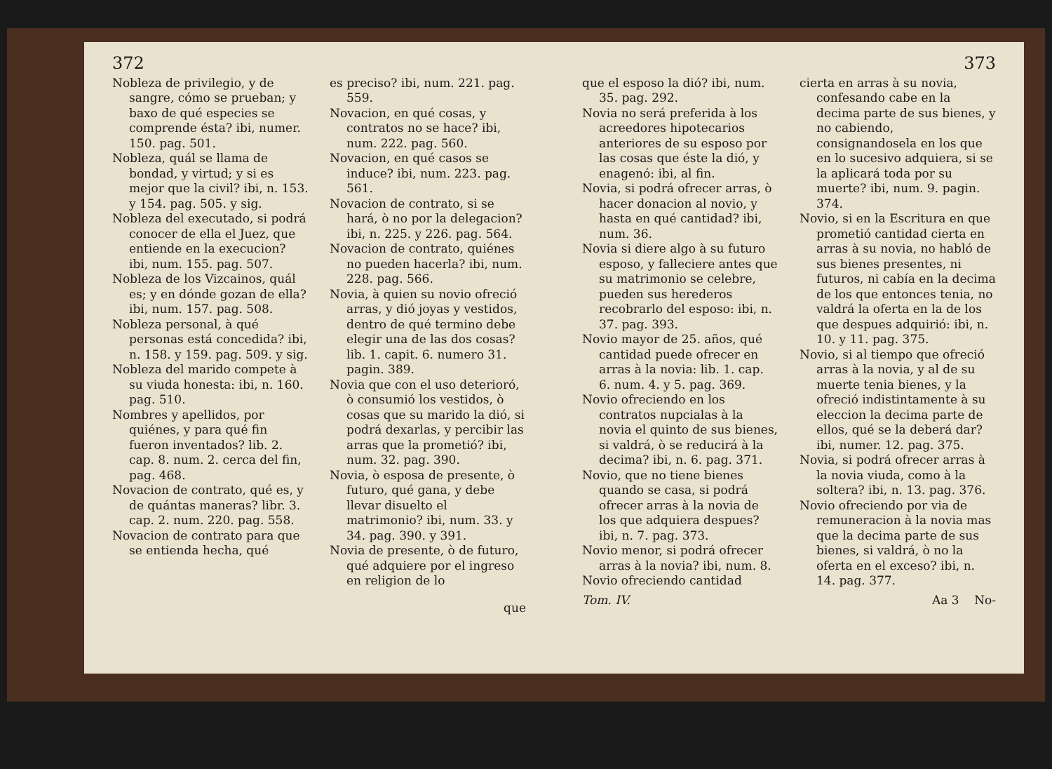372
Nobleza de privilegio, y de sangre, cómo se prueban; y baxo de qué especies se comprende ésta? ibi, numer. 150. pag. 501.
Nobleza, quál se llama de bondad, y virtud; y si es mejor que la civil? ibi, n. 153. y 154. pag. 505. y sig.
Nobleza del executado, si podrá conocer de ella el Juez, que entiende en la execucion? ibi, num. 155. pag. 507.
Nobleza de los Vizcainos, quál es; y en dónde gozan de ella? ibi, num. 157. pag. 508.
Nobleza personal, à qué personas está concedida? ibi, n. 158. y 159. pag. 509. y sig.
Nobleza del marido compete à su viuda honesta: ibi, n. 160. pag. 510.
Nombres y apellidos, por quiénes, y para qué fin fueron inventados? lib. 2. cap. 8. num. 2. cerca del fin, pag. 468.
Novacion de contrato, qué es, y de quántas maneras? libr. 3. cap. 2. num. 220. pag. 558.
Novacion de contrato para que se entienda hecha, qué
es preciso? ibi, num. 221. pag. 559.
Novacion, en qué cosas, y contratos no se hace? ibi, num. 222. pag. 560.
Novacion, en qué casos se induce? ibi, num. 223. pag. 561.
Novacion de contrato, si se hará, ò no por la delegacion? ibi, n. 225. y 226. pag. 564.
Novacion de contrato, quiénes no pueden hacerla? ibi, num. 228. pag. 566.
Novia, à quien su novio ofreció arras, y dió joyas y vestidos, dentro de qué termino debe elegir una de las dos cosas? lib. 1. capit. 6. numero 31. pagin. 389.
Novia que con el uso deterioró, ò consumió los vestidos, ò cosas que su marido la dió, si podrá dexarlas, y percibir las arras que la prometió? ibi, num. 32. pag. 390.
Novia, ò esposa de presente, ò futuro, qué gana, y debe llevar disuelto el matrimonio? ibi, num. 33. y 34. pag. 390. y 391.
Novia de presente, ò de futuro, qué adquiere por el ingreso en religion de lo
que
373
que el esposo la dió? ibi, num. 35. pag. 292.
Novia no será preferida à los acreedores hipotecarios anteriores de su esposo por las cosas que éste la dió, y enagenó: ibi, al fin.
Novia, si podrá ofrecer arras, ò hacer donacion al novio, y hasta en qué cantidad? ibi, num. 36.
Novia si diere algo à su futuro esposo, y falleciere antes que su matrimonio se celebre, pueden sus herederos recobrarlo del esposo: ibi, n. 37. pag. 393.
Novio mayor de 25. años, qué cantidad puede ofrecer en arras à la novia: lib. 1. cap. 6. num. 4. y 5. pag. 369.
Novio ofreciendo en los contratos nupcialas à la novia el quinto de sus bienes, si valdrá, ò se reducirá à la decima? ibi, n. 6. pag. 371.
Novio, que no tiene bienes quando se casa, si podrá ofrecer arras à la novia de los que adquiera despues? ibi, n. 7. pag. 373.
Novio menor, si podrá ofrecer arras à la novia? ibi, num. 8.
Novio ofreciendo cantidad
cierta en arras à su novia, confesando cabe en la decima parte de sus bienes, y no cabiendo, consignandosela en los que en lo sucesivo adquiera, si se la aplicará toda por su muerte? ibi, num. 9. pagin. 374.
Novio, si en la Escritura en que prometió cantidad cierta en arras à su novia, no habló de sus bienes presentes, ni futuros, ni cabía en la decima de los que entonces tenia, no valdrá la oferta en la de los que despues adquirió: ibi, n. 10. y 11. pag. 375.
Novio, si al tiempo que ofreció arras à la novia, y al de su muerte tenia bienes, y la ofreció indistintamente à su eleccion la decima parte de ellos, qué se la deberá dar? ibi, numer. 12. pag. 375.
Novia, si podrá ofrecer arras à la novia viuda, como à la soltera? ibi, n. 13. pag. 376.
Novio ofreciendo por via de remuneracion à la novia mas que la decima parte de sus bienes, si valdrá, ò no la oferta en el exceso? ibi, n. 14. pag. 377.
Tom. IV. Aa 3 No-